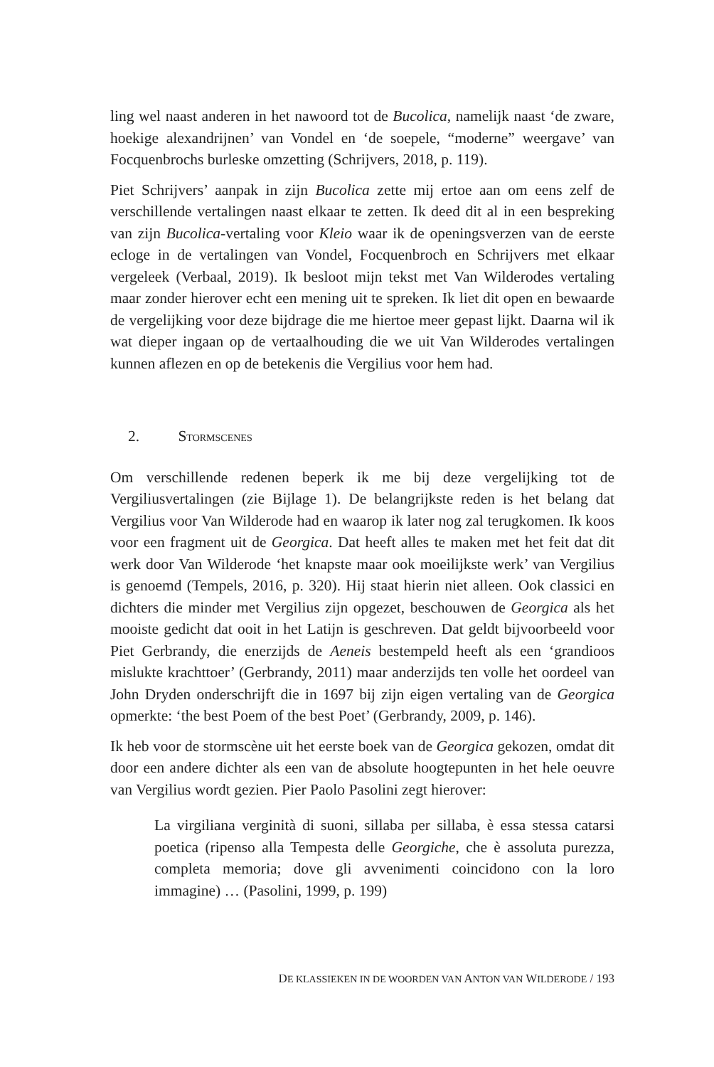ling wel naast anderen in het nawoord tot de Bucolica, namelijk naast ‘de zware, hoekige alexandrijnen’ van Vondel en ‘de soepele, “moderne” weergave’ van Focquenbrochs burleske omzetting (Schrijvers, 2018, p. 119).
Piet Schrijvers’ aanpak in zijn Bucolica zette mij ertoe aan om eens zelf de verschillende vertalingen naast elkaar te zetten. Ik deed dit al in een bespreking van zijn Bucolica-vertaling voor Kleio waar ik de openingsverzen van de eerste ecloge in de vertalingen van Vondel, Focquenbroch en Schrijvers met elkaar vergeleek (Verbaal, 2019). Ik besloot mijn tekst met Van Wilderodes vertaling maar zonder hierover echt een mening uit te spreken. Ik liet dit open en bewaarde de vergelijking voor deze bijdrage die me hiertoe meer gepast lijkt. Daarna wil ik wat dieper ingaan op de vertaalhouding die we uit Van Wilderodes vertalingen kunnen aflezen en op de betekenis die Vergilius voor hem had.
2. STORMSCENES
Om verschillende redenen beperk ik me bij deze vergelijking tot de Vergiliusvertalingen (zie Bijlage 1). De belangrijkste reden is het belang dat Vergilius voor Van Wilderode had en waarop ik later nog zal terugkomen. Ik koos voor een fragment uit de Georgica. Dat heeft alles te maken met het feit dat dit werk door Van Wilderode ‘het knapste maar ook moeilijkste werk’ van Vergilius is genoemd (Tempels, 2016, p. 320). Hij staat hierin niet alleen. Ook classici en dichters die minder met Vergilius zijn opgezet, beschouwen de Georgica als het mooiste gedicht dat ooit in het Latijn is geschreven. Dat geldt bijvoorbeeld voor Piet Gerbrandy, die enerzijds de Aeneis bestempeld heeft als een ‘grandioos mislukte krachttoer’ (Gerbrandy, 2011) maar anderzijds ten volle het oordeel van John Dryden onderschrijft die in 1697 bij zijn eigen vertaling van de Georgica opmerkte: ‘the best Poem of the best Poet’ (Gerbrandy, 2009, p. 146).
Ik heb voor de stormscène uit het eerste boek van de Georgica gekozen, omdat dit door een andere dichter als een van de absolute hoogtepunten in het hele oeuvre van Vergilius wordt gezien. Pier Paolo Pasolini zegt hierover:
La virgiliana verginità di suoni, sillaba per sillaba, è essa stessa catarsi poetica (ripenso alla Tempesta delle Georgiche, che è assoluta purezza, completa memoria; dove gli avvenimenti coincidono con la loro immagine) … (Pasolini, 1999, p. 199)
DE KLASSIEKEN IN DE WOORDEN VAN ANTON VAN WILDERODE / 193